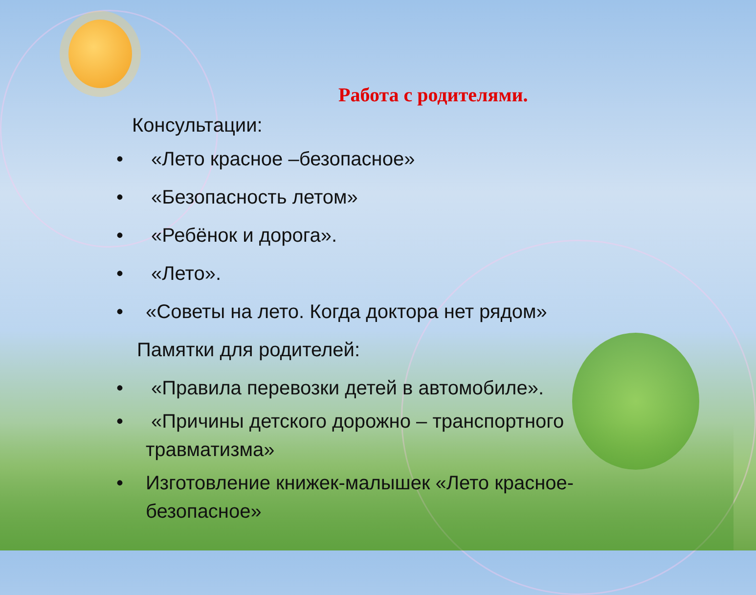Работа с родителями.
Консультации:
• «Лето красное –безопасное»
• «Безопасность летом»
• «Ребёнок и дорога».
• «Лето».
• «Советы на лето. Когда доктора нет рядом»
Памятки для родителей:
• «Правила перевозки детей в автомобиле».
• «Причины детского дорожно – транспортного
травматизма»
• Изготовление книжек-малышек «Лето красное-
безопасное»